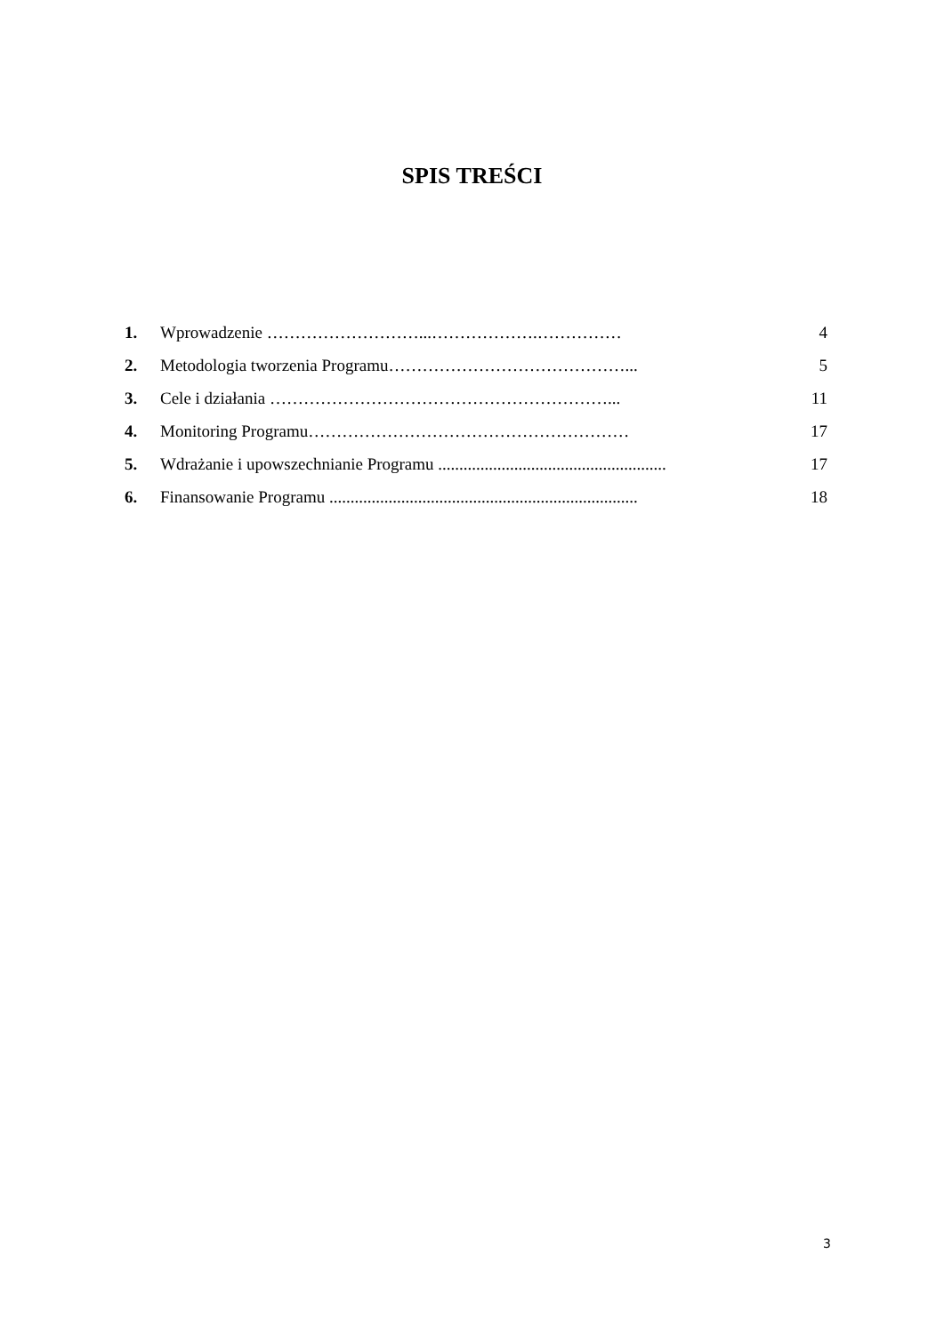SPIS TREŚCI
1. Wprowadzenie ………………………...……………….…………… 4
2. Metodologia tworzenia Programu……………………………………... 5
3. Cele i działania ……………………………………………………... 11
4. Monitoring Programu………………………………………………… 17
5. Wdrażanie i upowszechnianie Programu ...................................................... 17
6. Finansowanie Programu ......................................................................... 18
3